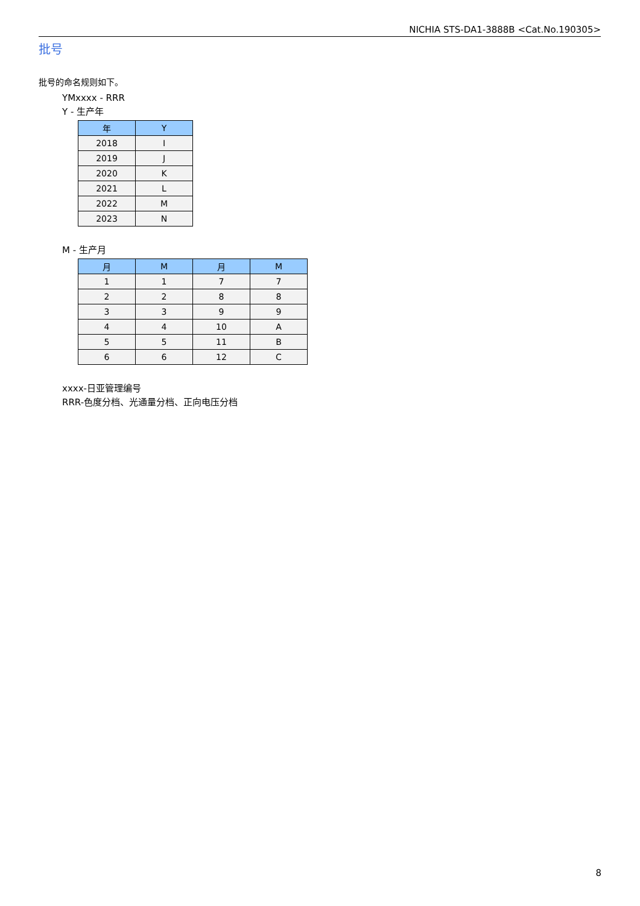NICHIA STS-DA1-3888B <Cat.No.190305>
批号
批号的命名规则如下。
YMxxxx - RRR
Y - 生产年
| 年 | Y |
| --- | --- |
| 2018 | I |
| 2019 | J |
| 2020 | K |
| 2021 | L |
| 2022 | M |
| 2023 | N |
M - 生产月
| 月 | M | 月 | M |
| --- | --- | --- | --- |
| 1 | 1 | 7 | 7 |
| 2 | 2 | 8 | 8 |
| 3 | 3 | 9 | 9 |
| 4 | 4 | 10 | A |
| 5 | 5 | 11 | B |
| 6 | 6 | 12 | C |
xxxx-日亚管理编号
RRR-色度分档、光通量分档、正向电压分档
8